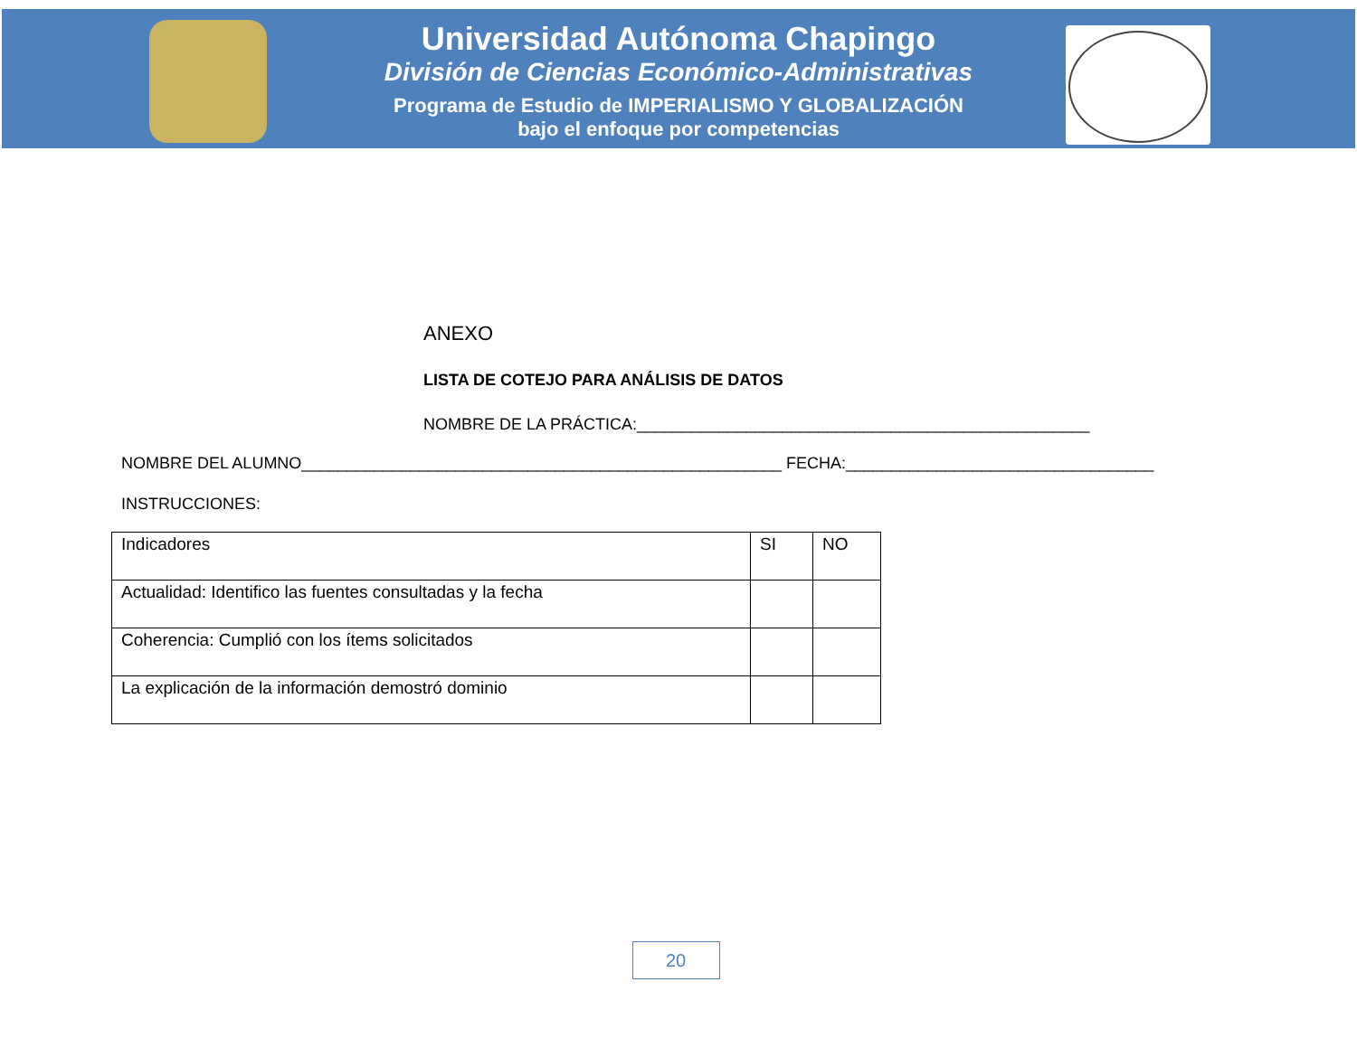Universidad Autónoma Chapingo
División de Ciencias Económico-Administrativas
Programa de Estudio de IMPERIALISMO Y GLOBALIZACIÓN
bajo el enfoque por competencias
ANEXO
LISTA DE COTEJO PARA ANÁLISIS DE DATOS
NOMBRE DE LA PRÁCTICA:__________________________________________________
NOMBRE DEL ALUMNO_____________________________________________________ FECHA:__________________________________
INSTRUCCIONES:
| Indicadores | SI | NO |
| Actualidad: Identifico las fuentes consultadas y la fecha | | |
| Coherencia: Cumplió con los ítems solicitados | | |
| La explicación de la información demostró dominio | | |
20